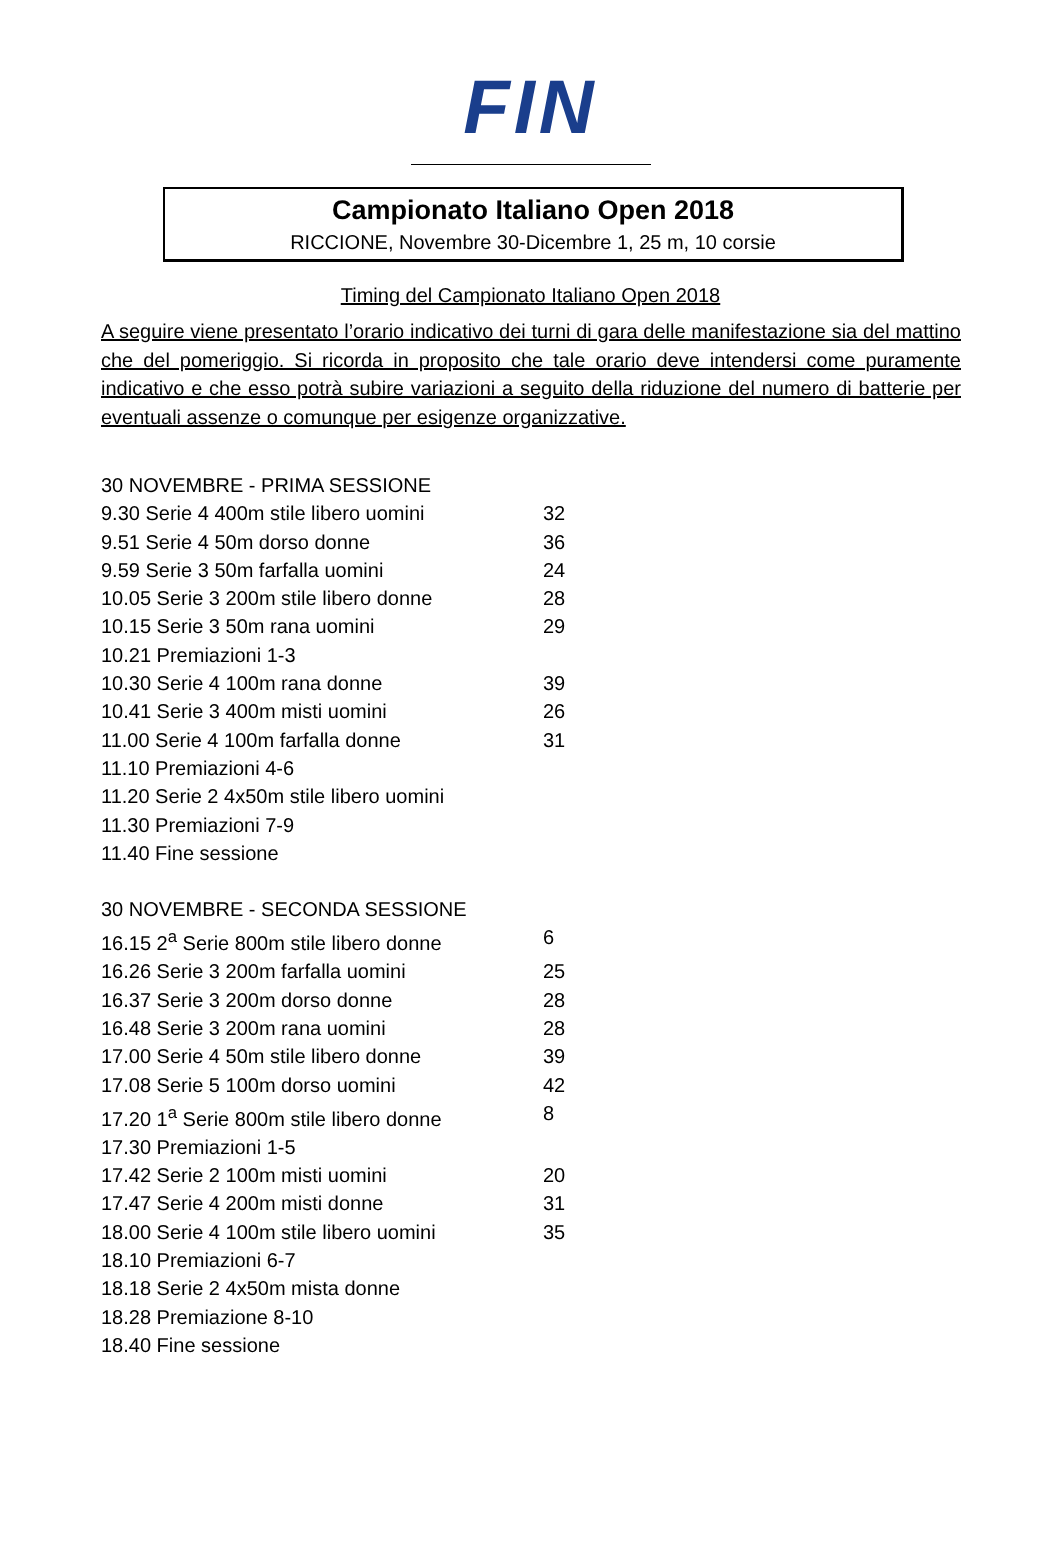FIN
Campionato Italiano Open 2018
RICCIONE, Novembre 30-Dicembre 1, 25 m, 10 corsie
Timing del Campionato Italiano Open 2018
A seguire viene presentato l’orario indicativo dei turni di gara delle manifestazione sia del mattino che del pomeriggio. Si ricorda in proposito che tale orario deve intendersi come puramente indicativo e che esso potrà subire variazioni a seguito della riduzione del numero di batterie per eventuali assenze o comunque per esigenze organizzative.
30 NOVEMBRE - PRIMA SESSIONE
9.30 Serie 4 400m stile libero uomini 32
9.51 Serie 4 50m dorso donne 36
9.59 Serie 3 50m farfalla uomini 24
10.05 Serie 3 200m stile libero donne 28
10.15 Serie 3 50m rana uomini 29
10.21 Premiazioni 1-3
10.30 Serie 4 100m rana donne 39
10.41 Serie 3 400m misti uomini 26
11.00 Serie 4 100m farfalla donne 31
11.10 Premiazioni 4-6
11.20 Serie 2 4x50m stile libero uomini
11.30 Premiazioni 7-9
11.40 Fine sessione
30 NOVEMBRE - SECONDA SESSIONE
16.15 2<sup>a</sup> Serie 800m stile libero donne 6
16.26 Serie 3 200m farfalla uomini 25
16.37 Serie 3 200m dorso donne 28
16.48 Serie 3 200m rana uomini 28
17.00 Serie 4 50m stile libero donne 39
17.08 Serie 5 100m dorso uomini 42
17.20 1<sup>a</sup> Serie 800m stile libero donne 8
17.30 Premiazioni 1-5
17.42 Serie 2 100m misti uomini 20
17.47 Serie 4 200m misti donne 31
18.00 Serie 4 100m stile libero uomini 35
18.10 Premiazioni 6-7
18.18 Serie 2 4x50m mista donne
18.28 Premiazione 8-10
18.40 Fine sessione